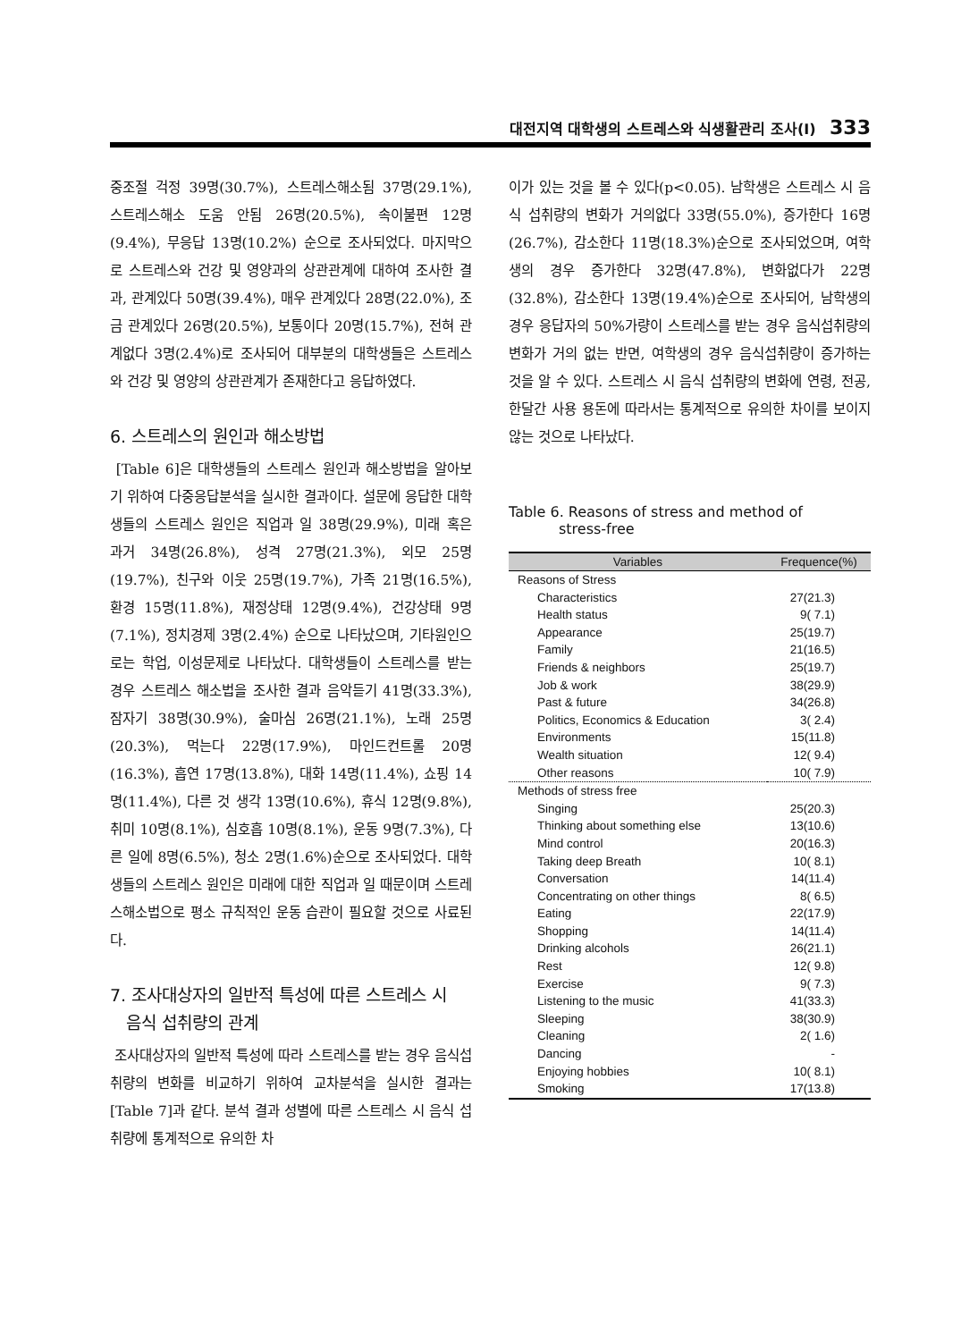대전지역 대학생의 스트레스와 식생활관리 조사(Ⅰ) 333
중조절 걱정 39명(30.7%), 스트레스해소됨 37명(29.1%), 스트레스해소 도움 안됨 26명(20.5%), 속이불편 12명(9.4%), 무응답 13명(10.2%) 순으로 조사되었다. 마지막으로 스트레스와 건강 및 영양과의 상관관계에 대하여 조사한 결과, 관계있다 50명(39.4%), 매우 관계있다 28명(22.0%), 조금 관계있다 26명(20.5%), 보통이다 20명(15.7%), 전혀 관계없다 3명(2.4%)로 조사되어 대부분의 대학생들은 스트레스와 건강 및 영양의 상관관계가 존재한다고 응답하였다.
6. 스트레스의 원인과 해소방법
[Table 6]은 대학생들의 스트레스 원인과 해소방법을 알아보기 위하여 다중응답분석을 실시한 결과이다. 설문에 응답한 대학생들의 스트레스 원인은 직업과 일 38명(29.9%), 미래 혹은 과거 34명(26.8%), 성격 27명(21.3%), 외모 25명(19.7%), 친구와 이웃 25명(19.7%), 가족 21명(16.5%), 환경 15명(11.8%), 재정상태 12명(9.4%), 건강상태 9명(7.1%), 정치경제 3명(2.4%) 순으로 나타났으며, 기타원인으로는 학업, 이성문제로 나타났다. 대학생들이 스트레스를 받는 경우 스트레스 해소법을 조사한 결과 음악듣기 41명(33.3%), 잠자기 38명(30.9%), 술마심 26명(21.1%), 노래 25명(20.3%), 먹는다 22명(17.9%), 마인드컨트롤 20명(16.3%), 흡연 17명(13.8%), 대화 14명(11.4%), 쇼핑 14명(11.4%), 다른 것 생각 13명(10.6%), 휴식 12명(9.8%), 취미 10명(8.1%), 심호흡 10명(8.1%), 운동 9명(7.3%), 다른 일에 8명(6.5%), 청소 2명(1.6%)순으로 조사되었다. 대학생들의 스트레스 원인은 미래에 대한 직업과 일 때문이며 스트레스해소법으로 평소 규칙적인 운동 습관이 필요할 것으로 사료된다.
7. 조사대상자의 일반적 특성에 따른 스트레스 시
음식 섭취량의 관계
조사대상자의 일반적 특성에 따라 스트레스를 받는 경우 음식섭취량의 변화를 비교하기 위하여 교차분석을 실시한 결과는 [Table 7]과 같다. 분석 결과 성별에 따른 스트레스 시 음식 섭취량에 통계적으로 유의한 차
이가 있는 것을 볼 수 있다(p<0.05). 남학생은 스트레스 시 음식 섭취량의 변화가 거의없다 33명(55.0%), 증가한다 16명(26.7%), 감소한다 11명(18.3%)순으로 조사되었으며, 여학생의 경우 증가한다 32명(47.8%), 변화없다가 22명(32.8%), 감소한다 13명(19.4%)순으로 조사되어, 남학생의 경우 응답자의 50%가량이 스트레스를 받는 경우 음식섭취량의 변화가 거의 없는 반면, 여학생의 경우 음식섭취량이 증가하는 것을 알 수 있다. 스트레스 시 음식 섭취량의 변화에 연령, 전공, 한달간 사용 용돈에 따라서는 통계적으로 유의한 차이를 보이지 않는 것으로 나타났다.
Table 6. Reasons of stress and method of
stress-free
| Variables | Frequence(%) |
| --- | --- |
| Reasons of Stress | |
| Characteristics | 27(21.3) |
| Health status | 9( 7.1) |
| Appearance | 25(19.7) |
| Family | 21(16.5) |
| Friends & neighbors | 25(19.7) |
| Job & work | 38(29.9) |
| Past & future | 34(26.8) |
| Politics, Economics & Education | 3( 2.4) |
| Environments | 15(11.8) |
| Wealth situation | 12( 9.4) |
| Other reasons | 10( 7.9) |
| Methods of stress free | |
| Singing | 25(20.3) |
| Thinking about something else | 13(10.6) |
| Mind control | 20(16.3) |
| Taking deep Breath | 10( 8.1) |
| Conversation | 14(11.4) |
| Concentrating on other things | 8( 6.5) |
| Eating | 22(17.9) |
| Shopping | 14(11.4) |
| Drinking alcohols | 26(21.1) |
| Rest | 12( 9.8) |
| Exercise | 9( 7.3) |
| Listening to the music | 41(33.3) |
| Sleeping | 38(30.9) |
| Cleaning | 2( 1.6) |
| Dancing | - |
| Enjoying hobbies | 10( 8.1) |
| Smoking | 17(13.8) |